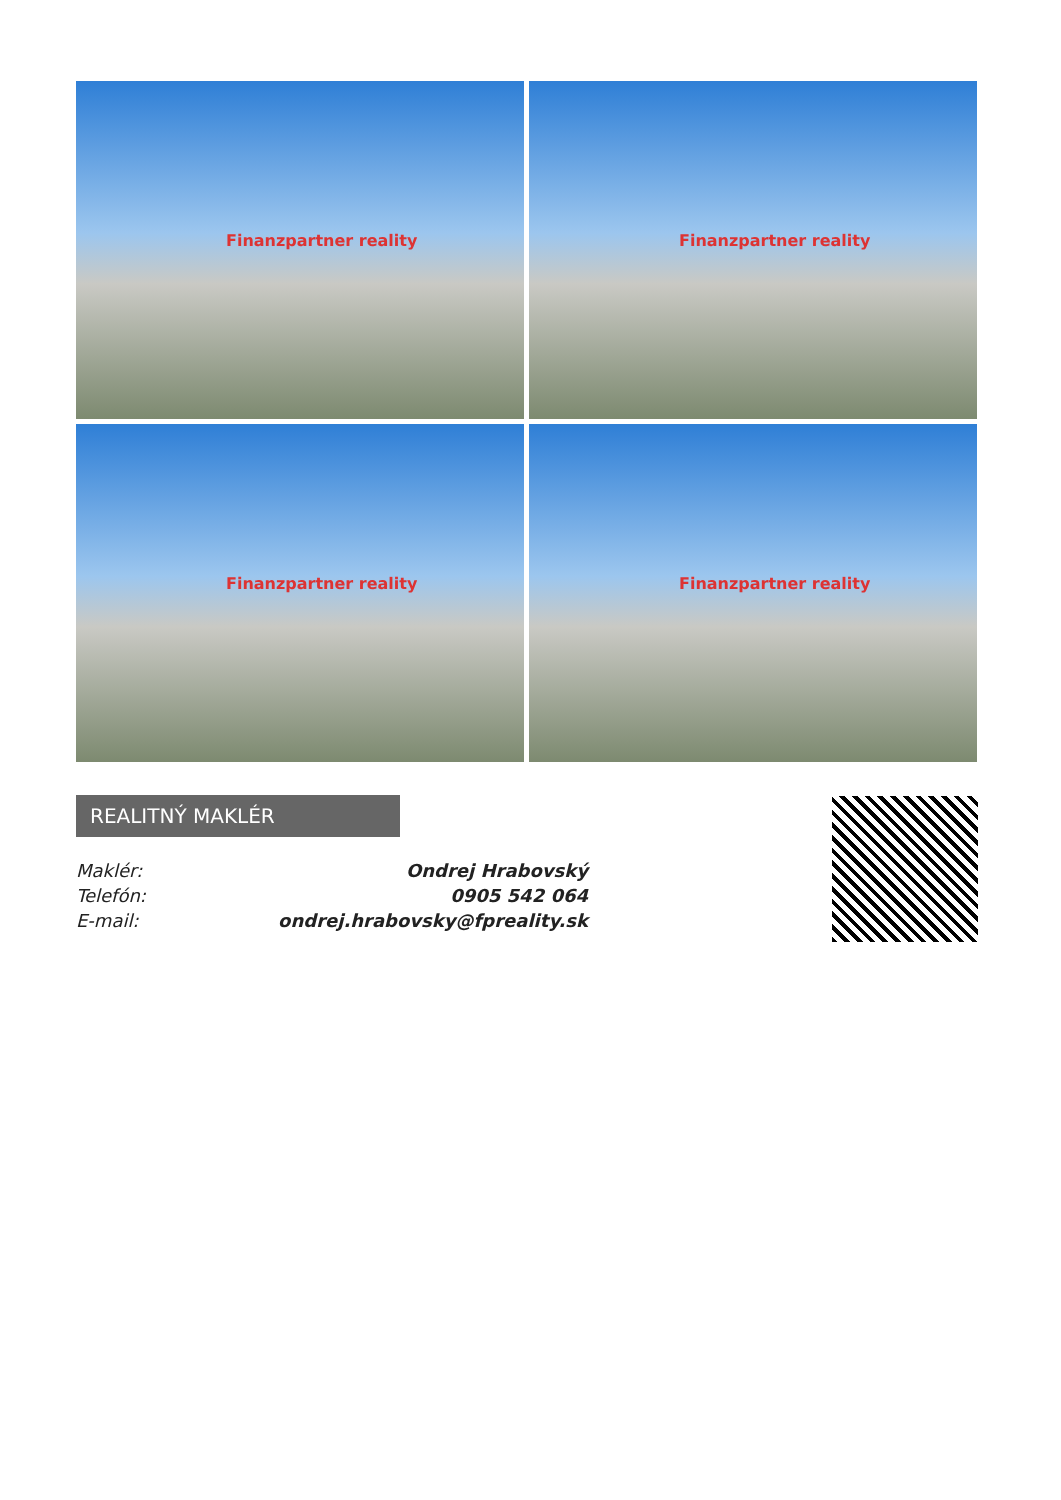Finanzpartner reality
Finanzpartner reality
Finanzpartner reality
Finanzpartner reality
REALITNÝ MAKLÉR
| Maklér: | Ondrej Hrabovský |
| Telefón: | 0905 542 064 |
| E-mail: | ondrej.hrabovsky@fpreality.sk |